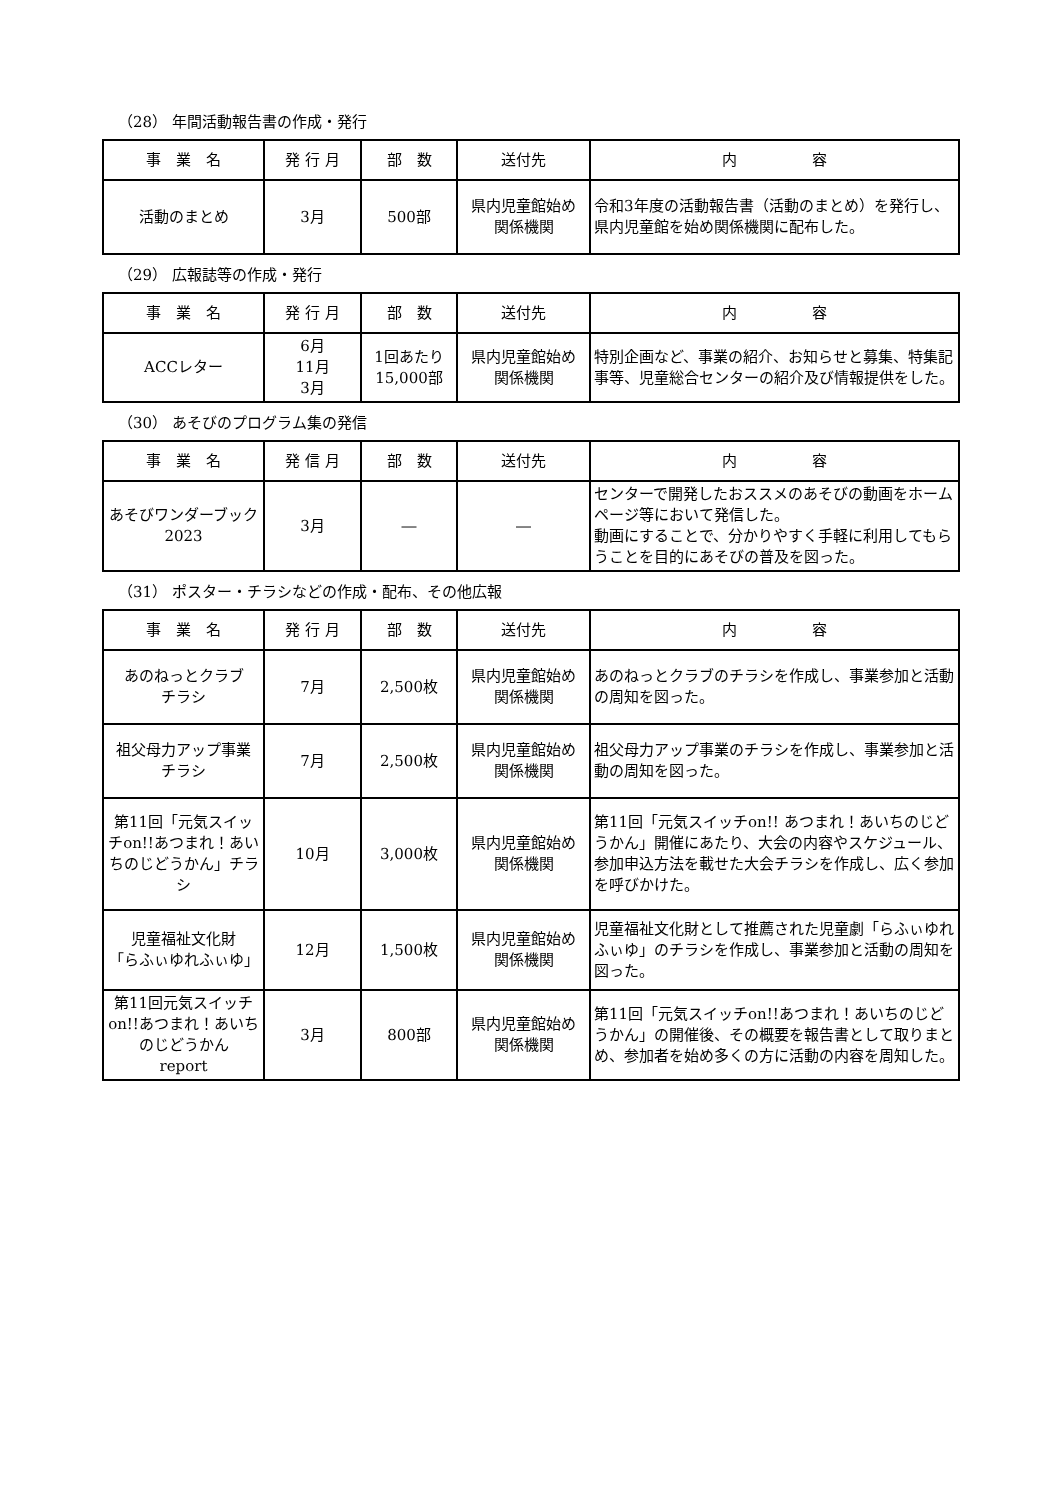（28） 年間活動報告書の作成・発行
| 事 業 名 | 発 行 月 | 部 数 | 送付先 | 内 容 |
| --- | --- | --- | --- | --- |
| 活動のまとめ | 3月 | 500部 | 県内児童館始め 関係機関 | 令和3年度の活動報告書（活動のまとめ）を発行し、県内児童館を始め関係機関に配布した。 |
（29） 広報誌等の作成・発行
| 事 業 名 | 発 行 月 | 部 数 | 送付先 | 内 容 |
| --- | --- | --- | --- | --- |
| ACCレター | 6月 11月 3月 | 1回あたり 15,000部 | 県内児童館始め 関係機関 | 特別企画など、事業の紹介、お知らせと募集、特集記事等、児童総合センターの紹介及び情報提供をした。 |
（30） あそびのプログラム集の発信
| 事 業 名 | 発 信 月 | 部 数 | 送付先 | 内 容 |
| --- | --- | --- | --- | --- |
| あそびワンダーブック2023 | 3月 | ― | ― | センターで開発したおススメのあそびの動画をホームページ等において発信した。 動画にすることで、分かりやすく手軽に利用してもらうことを目的にあそびの普及を図った。 |
（31） ポスター・チラシなどの作成・配布、その他広報
| 事 業 名 | 発 行 月 | 部 数 | 送付先 | 内 容 |
| --- | --- | --- | --- | --- |
| あのねっとクラブ チラシ | 7月 | 2,500枚 | 県内児童館始め 関係機関 | あのねっとクラブのチラシを作成し、事業参加と活動の周知を図った。 |
| 祖父母力アップ事業 チラシ | 7月 | 2,500枚 | 県内児童館始め 関係機関 | 祖父母力アップ事業のチラシを作成し、事業参加と活動の周知を図った。 |
| 第11回「元気スイッチon!!あつまれ！あいちのじどうかん」チラシ | 10月 | 3,000枚 | 県内児童館始め 関係機関 | 第11回「元気スイッチon!! あつまれ！あいちのじどうかん」開催にあたり、大会の内容やスケジュール、参加申込方法を載せた大会チラシを作成し、広く参加を呼びかけた。 |
| 児童福祉文化財 「らふぃゆれふぃゆ」 | 12月 | 1,500枚 | 県内児童館始め 関係機関 | 児童福祉文化財として推薦された児童劇「らふぃゆれふぃゆ」のチラシを作成し、事業参加と活動の周知を図った。 |
| 第11回元気スイッチon!!あつまれ！あいちのじどうかん report | 3月 | 800部 | 県内児童館始め 関係機関 | 第11回「元気スイッチon!!あつまれ！あいちのじどうかん」の開催後、その概要を報告書として取りまとめ、参加者を始め多くの方に活動の内容を周知した。 |